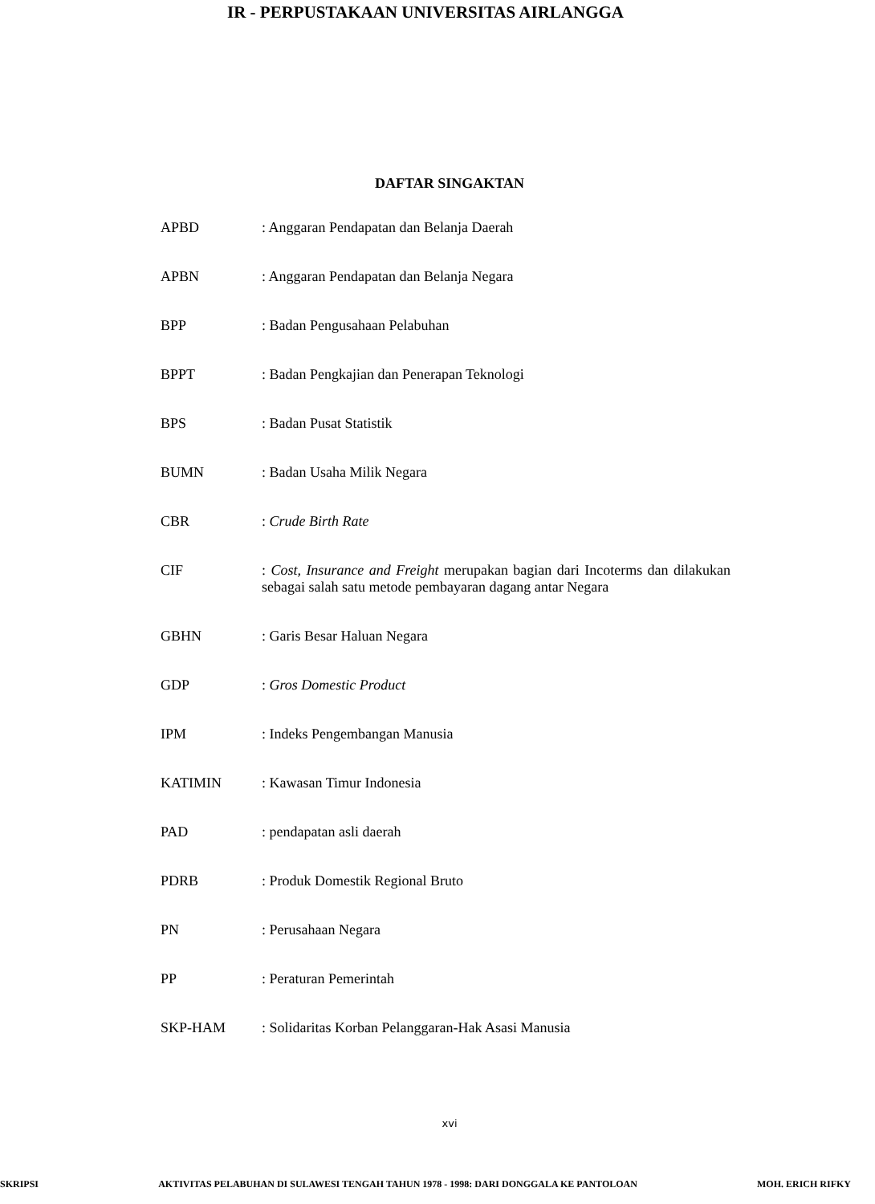IR - PERPUSTAKAAN UNIVERSITAS AIRLANGGA
DAFTAR SINGAKTAN
APBD : Anggaran Pendapatan dan Belanja Daerah
APBN : Anggaran Pendapatan dan Belanja Negara
BPP : Badan Pengusahaan Pelabuhan
BPPT : Badan Pengkajian dan Penerapan Teknologi
BPS : Badan Pusat Statistik
BUMN : Badan Usaha Milik Negara
CBR : Crude Birth Rate
CIF : Cost, Insurance and Freight merupakan bagian dari Incoterms dan dilakukan sebagai salah satu metode pembayaran dagang antar Negara
GBHN : Garis Besar Haluan Negara
GDP : Gros Domestic Product
IPM : Indeks Pengembangan Manusia
KATIMIN : Kawasan Timur Indonesia
PAD : pendapatan asli daerah
PDRB : Produk Domestik Regional Bruto
PN : Perusahaan Negara
PP : Peraturan Pemerintah
SKP-HAM : Solidaritas Korban Pelanggaran-Hak Asasi Manusia
xvi
SKRIPSI AKTIVITAS PELABUHAN DI SULAWESI TENGAH TAHUN 1978 - 1998: DARI DONGGALA KE PANTOLOAN MOH. ERICH RIFKY